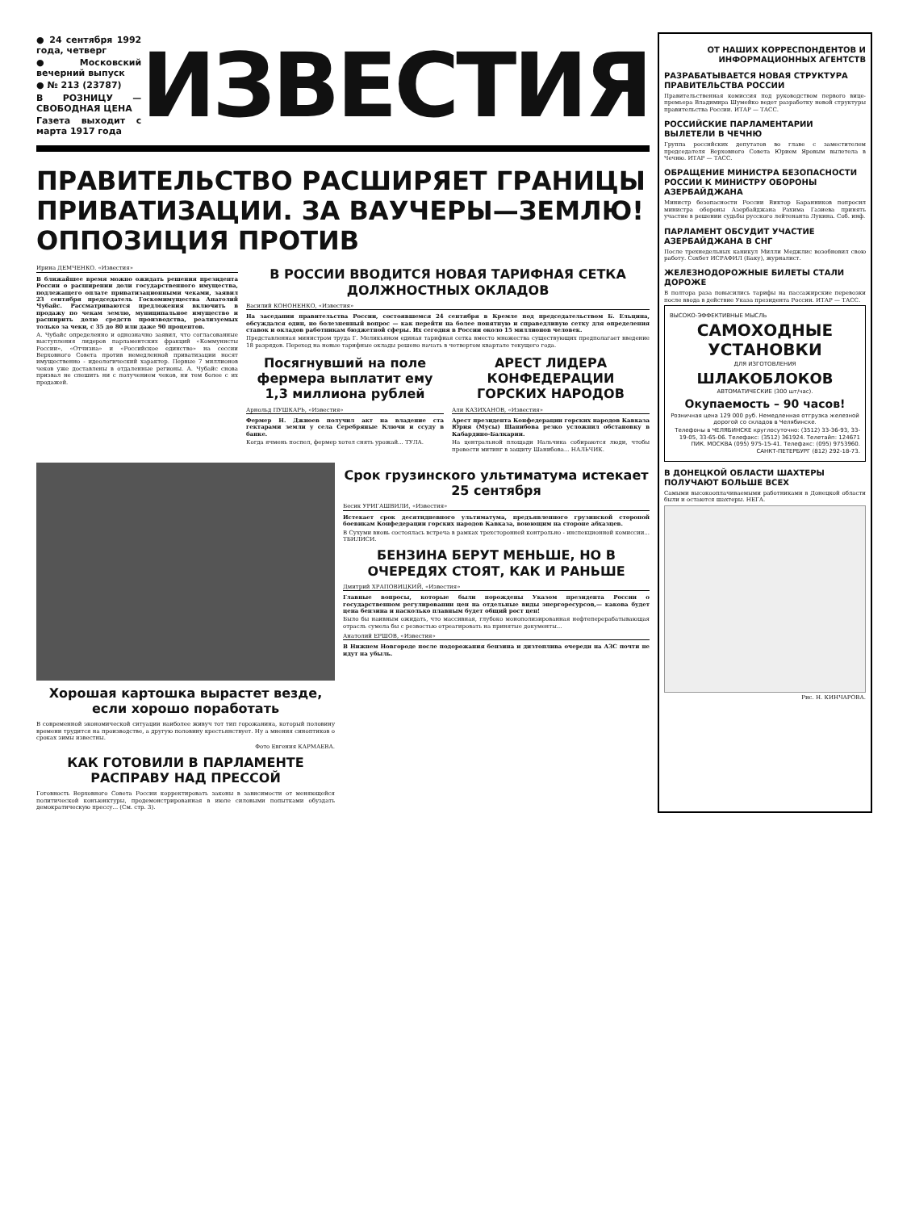● 24 сентября 1992 года, четверг
● Московский вечерний выпуск
● № 213 (23787)
В РОЗНИЦУ — СВОБОДНАЯ ЦЕНА
Газета выходит с марта 1917 года
ИЗВЕСТИЯ
ПРАВИТЕЛЬСТВО РАСШИРЯЕТ ГРАНИЦЫ ПРИВАТИЗАЦИИ. ЗА ВАУЧЕРЫ—ЗЕМЛЮ! ОППОЗИЦИЯ ПРОТИВ
Ирина ДЕМЧЕНКО. «Известия»
В ближайшее время можно ожидать решения президента России о расширении доли государственного имущества, подлежащего оплате приватизационными чеками, заявил 23 сентября председатель Госкомимущества Анатолий Чубайс. Рассматриваются предложения включить в продажу по чекам землю, муниципальное имущество и расширить долю средств производства, реализуемых только за чеки, с 35 до 80 или даже 90 процентов.
А. Чубайс определенно и однозначно заявил, что согласованные выступления лидеров парламентских фракций «Коммунисты России», «Отчизна» и «Российское единство» на сессии Верховного Совета против немедленной приватизации носят имущественно - идеологический характер. Первые 7 миллионов чеков уже доставлены в отдаленные регионы. А. Чубайс снова призвал не спешить ни с получением чеков, ни тем более с их продажей.
В РОССИИ ВВОДИТСЯ НОВАЯ ТАРИФНАЯ СЕТКА ДОЛЖНОСТНЫХ ОКЛАДОВ
Василий КОНОНЕНКО, «Известия»
На заседании правительства России, состоявшемся 24 сентября в Кремле под председательством Б. Ельцина, обсуждался один, но болезненный вопрос — как перейти на более понятную и справедливую сетку для определения ставок и окладов работникам бюджетной сферы. Их сегодня в России около 15 миллионов человек.
Представленная министром труда Г. Меликьяном единая тарифная сетка вместо множества существующих предполагает введение 18 разрядов. Переход на новые тарифные оклады решено начать в четвертом квартале текущего года.
Посягнувший на поле фермера выплатит ему 1,3 миллиона рублей
Арнольд ПУШКАРЬ, «Известия»
Фермер Н. Джиоев получил акт на владение ста гектарами земли у села Серебряные Ключи и ссуду в банке.
Когда ячмень поспел, фермер хотел снять урожай... ТУЛА.
АРЕСТ ЛИДЕРА КОНФЕДЕРАЦИИ ГОРСКИХ НАРОДОВ
Али КАЗИХАНОВ, «Известия»
Арест президента Конфедерации горских народов Кавказа Юрия (Мусы) Шанибова резко усложнил обстановку в Кабардино-Балкарии.
На центральной площади Нальчика собираются люди, чтобы провести митинг в защиту Шанибова... НАЛЬЧИК.
Хорошая картошка вырастет везде, если хорошо поработать
В современной экономической ситуации наиболее живуч тот тип горожанина, который половину времени трудится на производстве, а другую половину крестьянствует. Ну а мнения синоптиков о сроках зимы известны.
Фото Евгения КАРМАЕВА.
КАК ГОТОВИЛИ В ПАРЛАМЕНТЕ РАСПРАВУ НАД ПРЕССОЙ
Готовность Верховного Совета России корректировать законы в зависимости от меняющейся политической конъюнктуры, продемонстрированная в июле силовыми попытками обуздать демократическую прессу... (См. стр. 3).
Срок грузинского ультиматума истекает 25 сентября
Бесик УРИГАШВИЛИ, «Известия»
Истекает срок десятидневного ультиматума, предъявленного грузинской стороной боевикам Конфедерации горских народов Кавказа, воюющим на стороне абхазцев.
В Сухуми вновь состоялась встреча в рамках трехсторонней контрольно - инспекционной комиссии... ТБИЛИСИ.
БЕНЗИНА БЕРУТ МЕНЬШЕ, НО В ОЧЕРЕДЯХ СТОЯТ, КАК И РАНЬШЕ
Дмитрий ХРАПОВИЦКИЙ, «Известия»
Главные вопросы, которые были порождены Указом президента России о государственном регулировании цен на отдельные виды энергоресурсов,— какова будет цена бензина и насколько плавным будет общий рост цен!
Было бы наивным ожидать, что массивная, глубоко монополизированная нефтеперерабатывающая отрасль сумела бы с резвостью отреагировать на принятые документы...
Анатолий ЕРШОВ, «Известия»
В Нижнем Новгороде после подорожания бензина и дизтоплива очереди на АЗС почти не идут на убыль.
ОТ НАШИХ КОРРЕСПОНДЕНТОВ И ИНФОРМАЦИОННЫХ АГЕНТСТВ
РАЗРАБАТЫВАЕТСЯ НОВАЯ СТРУКТУРА ПРАВИТЕЛЬСТВА РОССИИ
Правительственная комиссия под руководством первого вице-премьера Владимира Шумейко ведет разработку новой структуры правительства России. ИТАР — ТАСС.
РОССИЙСКИЕ ПАРЛАМЕНТАРИИ ВЫЛЕТЕЛИ В ЧЕЧНЮ
Группа российских депутатов во главе с заместителем председателя Верховного Совета Юрием Яровым вылетела в Чечню. ИТАР — ТАСС.
ОБРАЩЕНИЕ МИНИСТРА БЕЗОПАСНОСТИ РОССИИ К МИНИСТРУ ОБОРОНЫ АЗЕРБАЙДЖАНА
Министр безопасности России Виктор Баранников попросил министра обороны Азербайджана Рахима Газиева принять участие в решении судьбы русского лейтенанта Лукина. Соб. инф.
ПАРЛАМЕНТ ОБСУДИТ УЧАСТИЕ АЗЕРБАЙДЖАНА В СНГ
После трехнедельных каникул Милли Меджлис возобновил свою работу. Сохбет ИСРАФИЛ (Баку), журналист.
ЖЕЛЕЗНОДОРОЖНЫЕ БИЛЕТЫ СТАЛИ ДОРОЖЕ
В полтора раза повысились тарифы на пассажирские перевозки после ввода в действие Указа президента России. ИТАР — ТАСС.
ВЫСОКО-ЭФФЕКТИВНЫЕ МЫСЛЬ
САМОХОДНЫЕ УСТАНОВКИ
ДЛЯ ИЗГОТОВЛЕНИЯ
ШЛАКОБЛОКОВ
АВТОМАТИЧЕСКИЕ (300 шт/час).
Окупаемость – 90 часов!
Розничная цена 129 000 руб. Немедленная отгрузка железной дорогой со складов в Челябинске.
Телефоны в ЧЕЛЯБИНСКЕ круглосуточно: (3512) 33-36-93, 33-19-05, 33-65-06. Телефакс: (3512) 361924. Телетайп: 124671 ПИК. МОСКВА (095) 975-15-41. Телефакс: (095) 9753960. САНКТ-ПЕТЕРБУРГ (812) 292-18-73.
В ДОНЕЦКОЙ ОБЛАСТИ ШАХТЕРЫ ПОЛУЧАЮТ БОЛЬШЕ ВСЕХ
Самыми высокооплачиваемыми работниками в Донецкой области были и остаются шахтеры. НЕГА.
Рис. Н. КИНЧАРОВА.